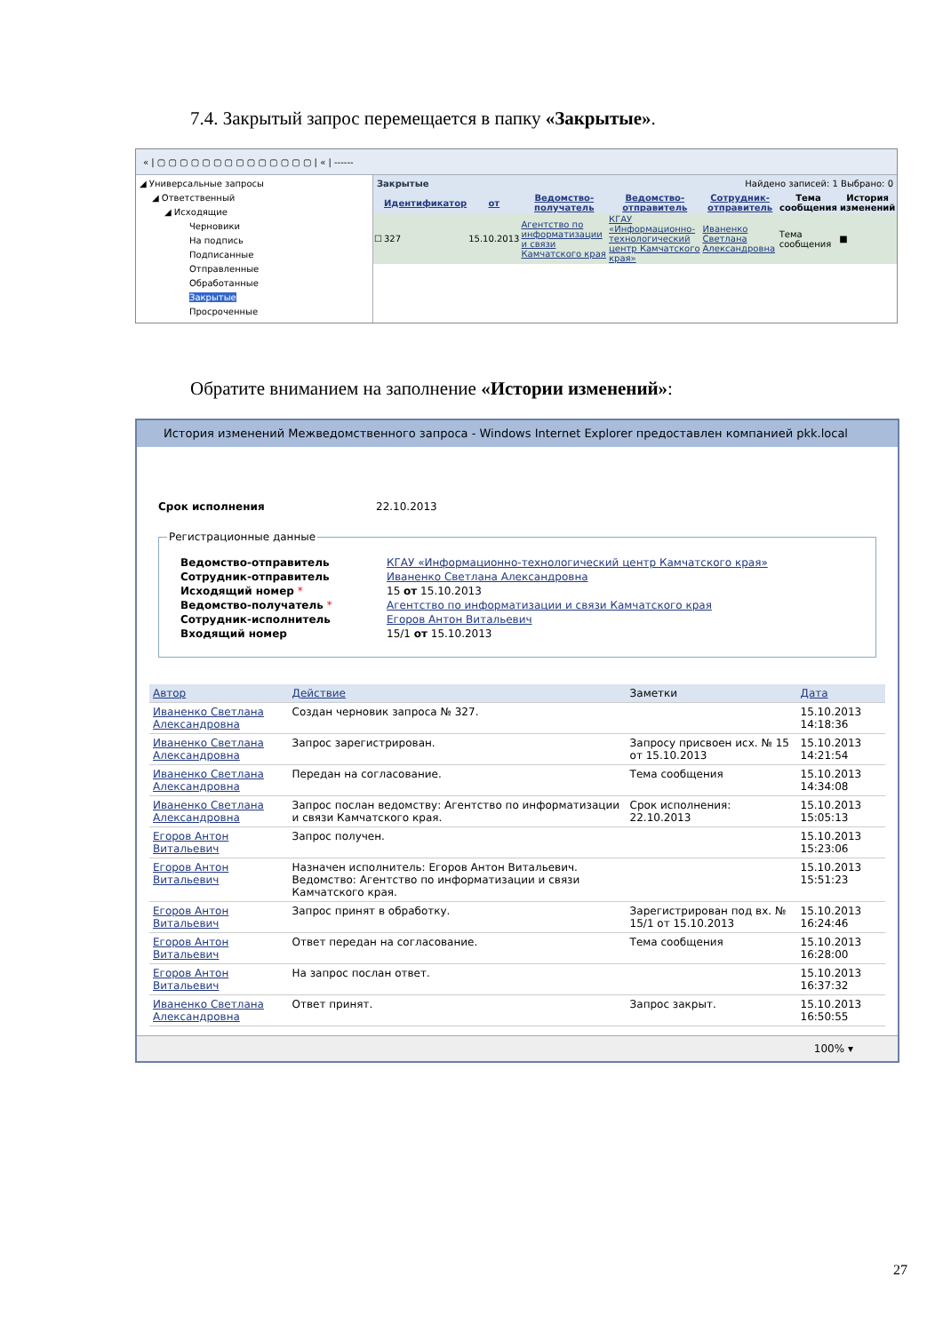7.4. Закрытый запрос перемещается в папку «Закрытые».
« | ▢ ▢ ▢ ▢ ▢ ▢ ▢ ▢ ▢ ▢ ▢ ▢ ▢ ▢ | « | ------
◢ Универсальные запросы
◢ Ответственный
◢ Исходящие
Черновики
На подпись
Подписанные
Отправленные
Обработанные
Закрытые
Просроченные
Закрытые Найдено записей: 1 Выбрано: 0
| | Идентификатор | от | Ведомство-получатель | Ведомство-отправитель | Сотрудник-отправитель | Тема сообщения | История изменений |
| --- | --- | --- | --- | --- | --- | --- | --- |
| ☐ | 327 | 15.10.2013 | Агентство по информатизации и связи Камчатского края | КГАУ «Информационно-технологический центр Камчатского края» | Иваненко Светлана Александровна | Тема сообщения | ■ |
Обратите вниманием на заполнение «Истории изменений»:
История изменений Межведомственного запроса - Windows Internet Explorer предоставлен компанией pkk.local
Срок исполнения 22.10.2013
Регистрационные данные
| Ведомство-отправитель | КГАУ «Информационно-технологический центр Камчатского края» |
| Сотрудник-отправитель | Иваненко Светлана Александровна |
| Исходящий номер * | 15 от 15.10.2013 |
| Ведомство-получатель * | Агентство по информатизации и связи Камчатского края |
| Сотрудник-исполнитель | Егоров Антон Витальевич |
| Входящий номер | 15/1 от 15.10.2013 |
| Автор | Действие | Заметки | Дата |
| --- | --- | --- | --- |
| Иваненко Светлана Александровна | Создан черновик запроса № 327. | | 15.10.2013 14:18:36 |
| Иваненко Светлана Александровна | Запрос зарегистрирован. | Запросу присвоен исх. № 15 от 15.10.2013 | 15.10.2013 14:21:54 |
| Иваненко Светлана Александровна | Передан на согласование. | Тема сообщения | 15.10.2013 14:34:08 |
| Иваненко Светлана Александровна | Запрос послан ведомству: Агентство по информатизации и связи Камчатского края. | Срок исполнения: 22.10.2013 | 15.10.2013 15:05:13 |
| Егоров Антон Витальевич | Запрос получен. | | 15.10.2013 15:23:06 |
| Егоров Антон Витальевич | Назначен исполнитель: Егоров Антон Витальевич. Ведомство: Агентство по информатизации и связи Камчатского края. | | 15.10.2013 15:51:23 |
| Егоров Антон Витальевич | Запрос принят в обработку. | Зарегистрирован под вх. № 15/1 от 15.10.2013 | 15.10.2013 16:24:46 |
| Егоров Антон Витальевич | Ответ передан на согласование. | Тема сообщения | 15.10.2013 16:28:00 |
| Егоров Антон Витальевич | На запрос послан ответ. | | 15.10.2013 16:37:32 |
| Иваненко Светлана Александровна | Ответ принят. | Запрос закрыт. | 15.10.2013 16:50:55 |
100% ▾
27